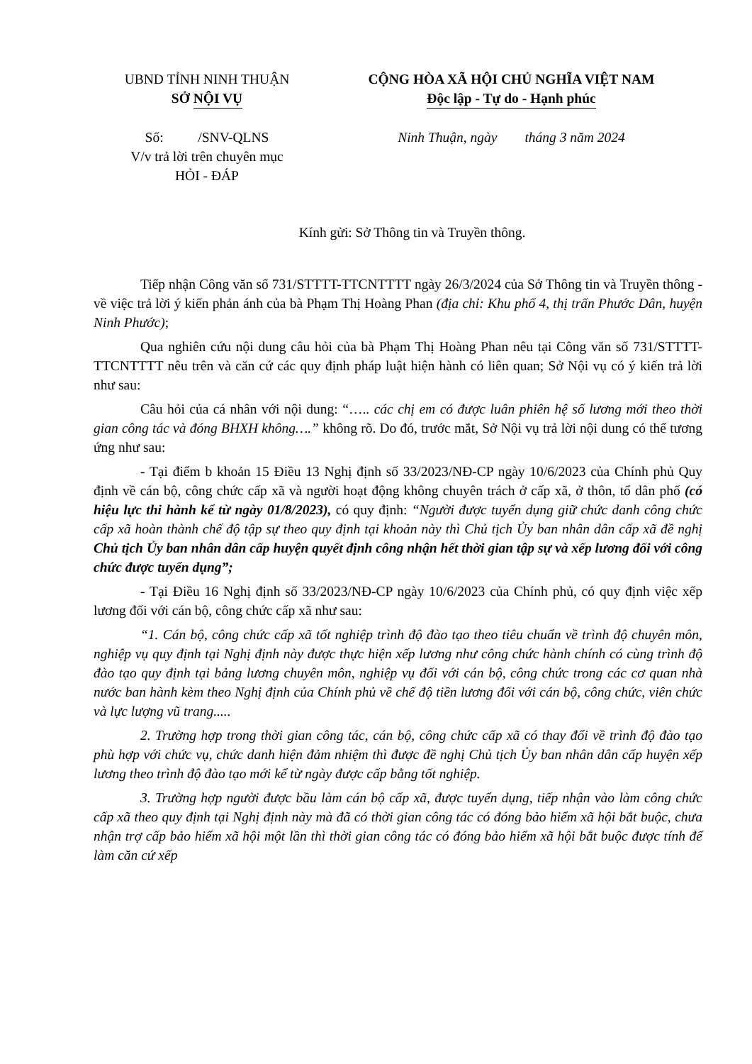UBND TỈNH NINH THUẬN
SỞ NỘI VỤ
Số: /SNV-QLNS
V/v trả lời trên chuyên mục
HỎI - ĐÁP
CỘNG HÒA XÃ HỘI CHỦ NGHĨA VIỆT NAM
Độc lập - Tự do - Hạnh phúc
Ninh Thuận, ngày tháng 3 năm 2024
Kính gửi: Sở Thông tin và Truyền thông.
Tiếp nhận Công văn số 731/STTTT-TTCNTTTT ngày 26/3/2024 của Sở Thông tin và Truyền thông - về việc trả lời ý kiến phản ánh của bà Phạm Thị Hoàng Phan (địa chỉ: Khu phố 4, thị trấn Phước Dân, huyện Ninh Phước);
Qua nghiên cứu nội dung câu hỏi của bà Phạm Thị Hoàng Phan nêu tại Công văn số 731/STTTT-TTCNTTTT nêu trên và căn cứ các quy định pháp luật hiện hành có liên quan; Sở Nội vụ có ý kiến trả lời như sau:
Câu hỏi của cá nhân với nội dung: “….. các chị em có được luân phiên hệ số lương mới theo thời gian công tác và đóng BHXH không….” không rõ. Do đó, trước mắt, Sở Nội vụ trả lời nội dung có thể tương ứng như sau:
- Tại điểm b khoản 15 Điều 13 Nghị định số 33/2023/NĐ-CP ngày 10/6/2023 của Chính phủ Quy định về cán bộ, công chức cấp xã và người hoạt động không chuyên trách ở cấp xã, ở thôn, tổ dân phố (có hiệu lực thi hành kể từ ngày 01/8/2023), có quy định: “Người được tuyển dụng giữ chức danh công chức cấp xã hoàn thành chế độ tập sự theo quy định tại khoản này thì Chủ tịch Ủy ban nhân dân cấp xã đề nghị Chủ tịch Ủy ban nhân dân cấp huyện quyết định công nhận hết thời gian tập sự và xếp lương đối với công chức được tuyển dụng”;
- Tại Điều 16 Nghị định số 33/2023/NĐ-CP ngày 10/6/2023 của Chính phủ, có quy định việc xếp lương đối với cán bộ, công chức cấp xã như sau:
“1. Cán bộ, công chức cấp xã tốt nghiệp trình độ đào tạo theo tiêu chuẩn về trình độ chuyên môn, nghiệp vụ quy định tại Nghị định này được thực hiện xếp lương như công chức hành chính có cùng trình độ đào tạo quy định tại bảng lương chuyên môn, nghiệp vụ đối với cán bộ, công chức trong các cơ quan nhà nước ban hành kèm theo Nghị định của Chính phủ về chế độ tiền lương đối với cán bộ, công chức, viên chức và lực lượng vũ trang.....
2. Trường hợp trong thời gian công tác, cán bộ, công chức cấp xã có thay đổi về trình độ đào tạo phù hợp với chức vụ, chức danh hiện đảm nhiệm thì được đề nghị Chủ tịch Ủy ban nhân dân cấp huyện xếp lương theo trình độ đào tạo mới kể từ ngày được cấp bằng tốt nghiệp.
3. Trường hợp người được bầu làm cán bộ cấp xã, được tuyển dụng, tiếp nhận vào làm công chức cấp xã theo quy định tại Nghị định này mà đã có thời gian công tác có đóng bảo hiểm xã hội bắt buộc, chưa nhận trợ cấp bảo hiểm xã hội một lần thì thời gian công tác có đóng bảo hiểm xã hội bắt buộc được tính để làm căn cứ xếp